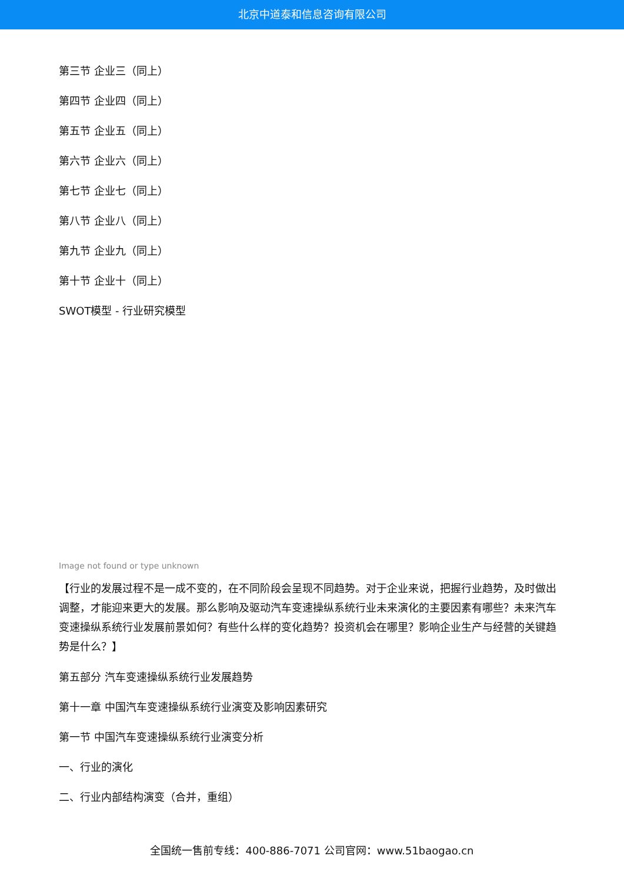北京中道泰和信息咨询有限公司
第三节 企业三（同上）
第四节 企业四（同上）
第五节 企业五（同上）
第六节 企业六（同上）
第七节 企业七（同上）
第八节 企业八（同上）
第九节 企业九（同上）
第十节 企业十（同上）
SWOT模型 - 行业研究模型
Image not found or type unknown
【行业的发展过程不是一成不变的，在不同阶段会呈现不同趋势。对于企业来说，把握行业趋势，及时做出调整，才能迎来更大的发展。那么影响及驱动汽车变速操纵系统行业未来演化的主要因素有哪些？未来汽车变速操纵系统行业发展前景如何？有些什么样的变化趋势？投资机会在哪里？影响企业生产与经营的关键趋势是什么？】
第五部分 汽车变速操纵系统行业发展趋势
第十一章 中国汽车变速操纵系统行业演变及影响因素研究
第一节 中国汽车变速操纵系统行业演变分析
一、行业的演化
二、行业内部结构演变（合并，重组）
全国统一售前专线：400-886-7071 公司官网：www.51baogao.cn